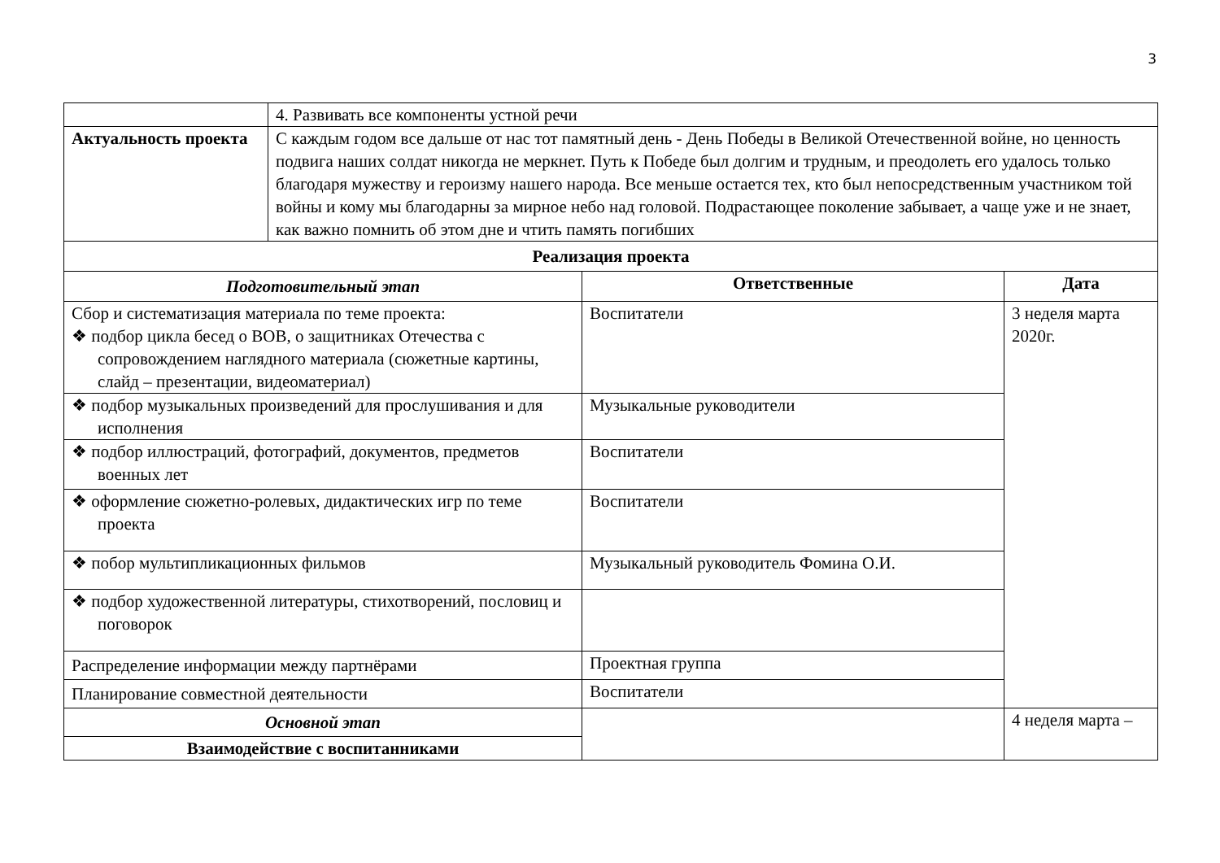3
| | 4. Развивать все компоненты устной речи | | |
| Актуальность проекта | С каждым годом все дальше от нас тот памятный день - День Победы в Великой Отечественной войне, но ценность подвига наших солдат никогда не меркнет. Путь к Победе был долгим и трудным, и преодолеть его удалось только благодаря мужеству и героизму нашего народа. Все меньше остается тех, кто был непосредственным участником той войны и кому мы благодарны за мирное небо над головой. Подрастающее поколение забывает, а чаще уже и не знает, как важно помнить об этом дне и чтить память погибших | | |
| Реализация проекта | | | |
| Подготовительный этап | | Ответственные | Дата |
| Сбор и систематизация материала по теме проекта: ❖ подбор цикла бесед о ВОВ, о защитниках Отечества с сопровождением наглядного материала (сюжетные картины, слайд – презентации, видеоматериал) | | Воспитатели | 3 неделя марта 2020г. |
| ❖ подбор музыкальных произведений для прослушивания и для исполнения | | Музыкальные руководители | |
| ❖ подбор иллюстраций, фотографий, документов, предметов военных лет | | Воспитатели | |
| ❖ оформление сюжетно-ролевых, дидактических игр по теме проекта | | Воспитатели | |
| ❖ побор мультипликационных фильмов | | Музыкальный руководитель Фомина О.И. | |
| ❖ подбор художественной литературы, стихотворений, пословиц и поговорок | | | |
| Распределение информации между партнёрами | | Проектная группа | |
| Планирование совместной деятельности | | Воспитатели | |
| Основной этап | | | 4 неделя марта – |
| Взаимодействие с воспитанниками | | | |